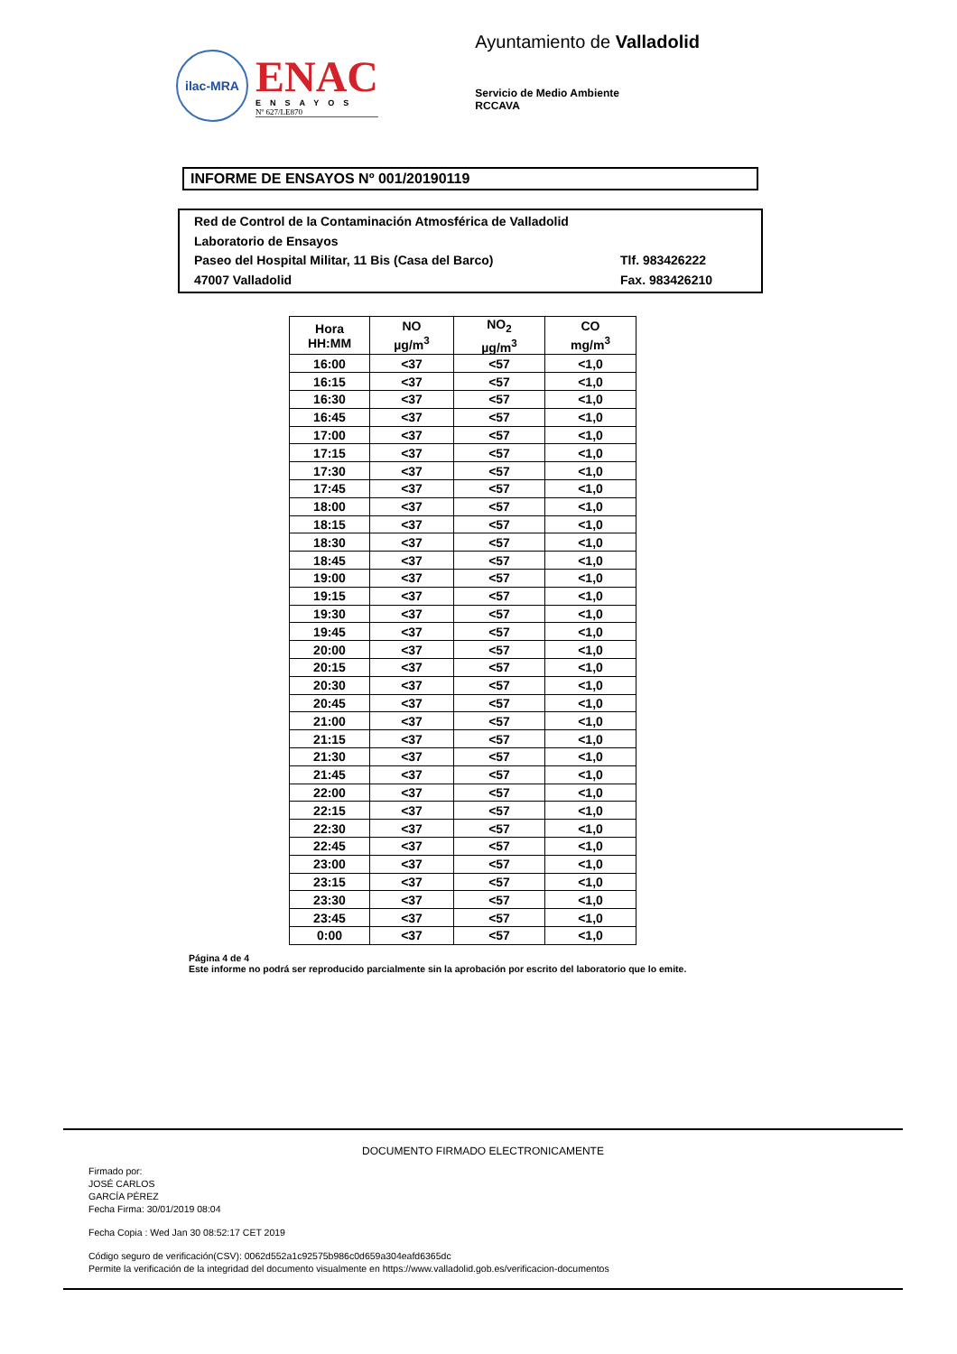ilac-MRA
ENAC
ENSAYOS
Nº 627/LE870
Ayuntamiento de Valladolid
Servicio de Medio Ambiente
RCCAVA
INFORME DE ENSAYOS Nº 001/20190119
Red de Control de la Contaminación Atmosférica de Valladolid
Laboratorio de Ensayos
Paseo del Hospital Militar, 11 Bis (Casa del Barco) Tlf. 983426222
47007 Valladolid Fax. 983426210
| Hora HH:MM | NO µg/m<sup>3</sup> | NO<sub>2</sub> µg/m<sup>3</sup> | CO mg/m<sup>3</sup> |
| --- | --- | --- | --- |
| 16:00 | <37 | <57 | <1,0 |
| 16:15 | <37 | <57 | <1,0 |
| 16:30 | <37 | <57 | <1,0 |
| 16:45 | <37 | <57 | <1,0 |
| 17:00 | <37 | <57 | <1,0 |
| 17:15 | <37 | <57 | <1,0 |
| 17:30 | <37 | <57 | <1,0 |
| 17:45 | <37 | <57 | <1,0 |
| 18:00 | <37 | <57 | <1,0 |
| 18:15 | <37 | <57 | <1,0 |
| 18:30 | <37 | <57 | <1,0 |
| 18:45 | <37 | <57 | <1,0 |
| 19:00 | <37 | <57 | <1,0 |
| 19:15 | <37 | <57 | <1,0 |
| 19:30 | <37 | <57 | <1,0 |
| 19:45 | <37 | <57 | <1,0 |
| 20:00 | <37 | <57 | <1,0 |
| 20:15 | <37 | <57 | <1,0 |
| 20:30 | <37 | <57 | <1,0 |
| 20:45 | <37 | <57 | <1,0 |
| 21:00 | <37 | <57 | <1,0 |
| 21:15 | <37 | <57 | <1,0 |
| 21:30 | <37 | <57 | <1,0 |
| 21:45 | <37 | <57 | <1,0 |
| 22:00 | <37 | <57 | <1,0 |
| 22:15 | <37 | <57 | <1,0 |
| 22:30 | <37 | <57 | <1,0 |
| 22:45 | <37 | <57 | <1,0 |
| 23:00 | <37 | <57 | <1,0 |
| 23:15 | <37 | <57 | <1,0 |
| 23:30 | <37 | <57 | <1,0 |
| 23:45 | <37 | <57 | <1,0 |
| 0:00 | <37 | <57 | <1,0 |
Página 4 de 4
Este informe no podrá ser reproducido parcialmente sin la aprobación por escrito del laboratorio que lo emite.
DOCUMENTO FIRMADO ELECTRONICAMENTE
Firmado por:
JOSÉ CARLOS
GARCÍA PÉREZ
Fecha Firma: 30/01/2019 08:04
Fecha Copia : Wed Jan 30 08:52:17 CET 2019
Código seguro de verificación(CSV): 0062d552a1c92575b986c0d659a304eafd6365dc
Permite la verificación de la integridad del documento visualmente en https://www.valladolid.gob.es/verificacion-documentos